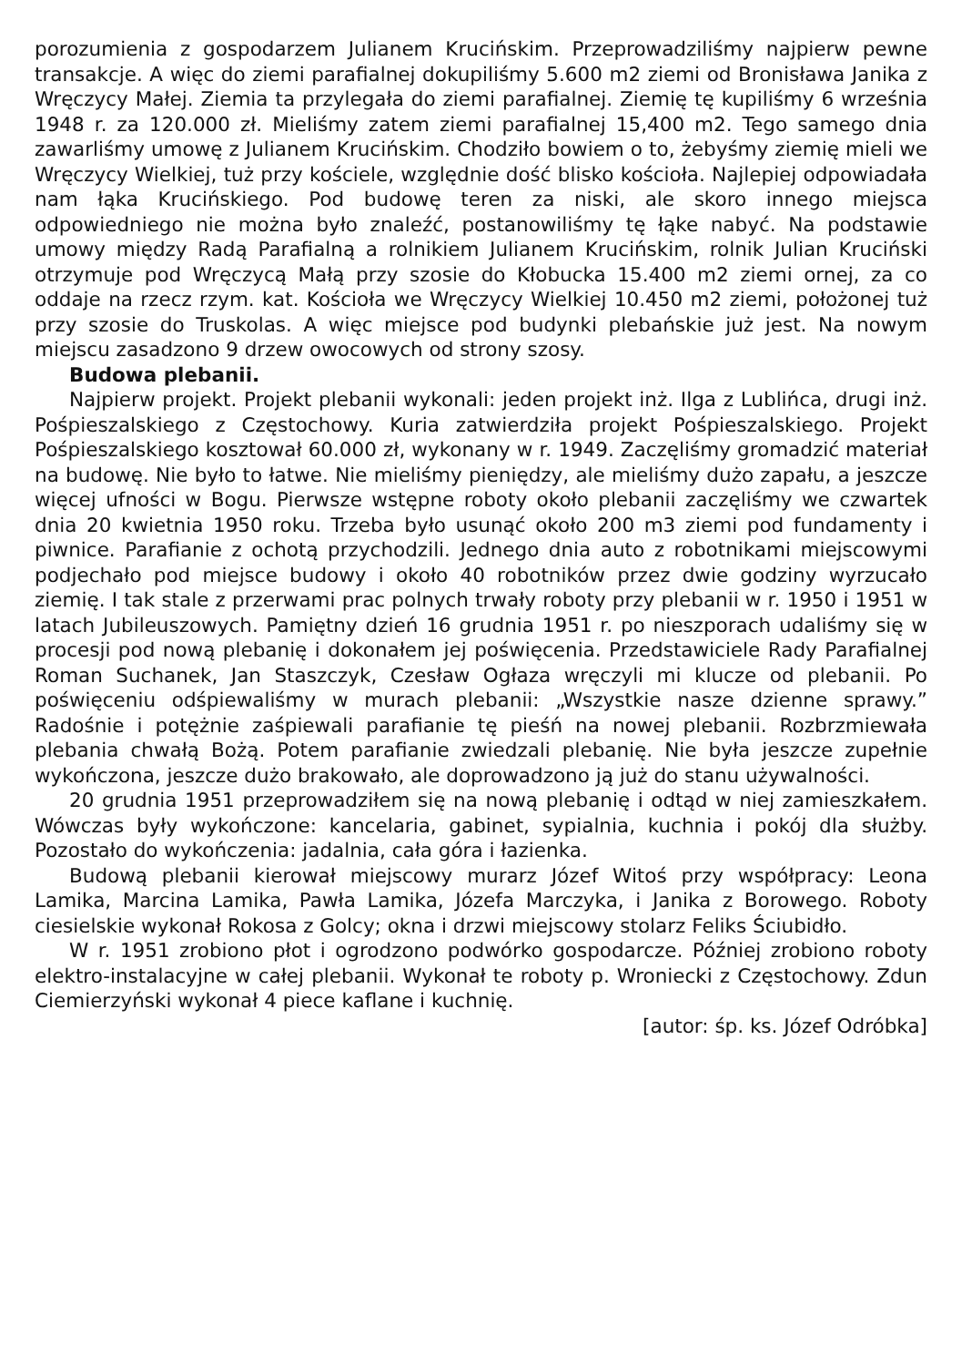porozumienia z gospodarzem Julianem Krucińskim. Przeprowadziliśmy najpierw pewne transakcje. A więc do ziemi parafialnej dokupiliśmy 5.600 m2 ziemi od Bronisława Janika z Wręczycy Małej. Ziemia ta przylegała do ziemi parafialnej. Ziemię tę kupiliśmy 6 września 1948 r. za 120.000 zł. Mieliśmy zatem ziemi parafialnej 15,400 m2. Tego samego dnia zawarliśmy umowę z Julianem Krucińskim. Chodziło bowiem o to, żebyśmy ziemię mieli we Wręczycy Wielkiej, tuż przy kościele, względnie dość blisko kościoła. Najlepiej odpowiadała nam łąka Krucińskiego. Pod budowę teren za niski, ale skoro innego miejsca odpowiedniego nie można było znaleźć, postanowiliśmy tę łąke nabyć. Na podstawie umowy między Radą Parafialną a rolnikiem Julianem Krucińskim, rolnik Julian Kruciński otrzymuje pod Wręczycą Małą przy szosie do Kłobucka 15.400 m2 ziemi ornej, za co oddaje na rzecz rzym. kat. Kościoła we Wręczycy Wielkiej 10.450 m2 ziemi, położonej tuż przy szosie do Truskolas. A więc miejsce pod budynki plebańskie już jest. Na nowym miejscu zasadzono 9 drzew owocowych od strony szosy.
Budowa plebanii.
Najpierw projekt. Projekt plebanii wykonali: jeden projekt inż. Ilga z Lublińca, drugi inż. Pośpieszalskiego z Częstochowy. Kuria zatwierdziła projekt Pośpie­szalskiego. Projekt Pośpieszalskiego kosztował 60.000 zł, wykonany w r. 1949. Zaczęliśmy gromadzić materiał na budowę. Nie było to łatwe. Nie mieliśmy pieniędzy, ale mieliśmy dużo zapału, a jeszcze więcej ufności w Bogu. Pierwsze wstępne roboty około plebanii zaczęliśmy we czwartek dnia 20 kwietnia 1950 roku. Trzeba było usunąć około 200 m3 ziemi pod fundamenty i piwnice. Parafianie z ochotą przychodzili. Jednego dnia auto z robotnikami miejscowymi podjechało pod miejsce budowy i około 40 robotników przez dwie godziny wyrzucało ziemię. I tak stale z przerwami prac polnych trwały roboty przy plebanii w r. 1950 i 1951 w latach Jubileuszowych. Pamiętny dzień 16 grudnia 1951 r. po nieszporach udaliśmy się w procesji pod nową plebanię i dokonałem jej poświęcenia. Przedstawiciele Rady Parafialnej Roman Suchanek, Jan Staszczyk, Czesław Ogłaza wręczyli mi klucze od plebanii. Po poświęceniu odśpiewaliśmy w murach plebanii: „Wszystkie nasze dzienne sprawy.” Radośnie i potężnie zaśpiewali parafianie tę pieśń na nowej plebanii. Rozbrzmiewała plebania chwałą Bożą. Potem parafianie zwiedzali plebanię. Nie była jeszcze zupełnie wykończona, jeszcze dużo brakowało, ale doprowadzono ją już do stanu używalności.
20 grudnia 1951 przeprowadziłem się na nową plebanię i odtąd w niej zamieszkałem. Wówczas były wykończone: kancelaria, gabinet, sypialnia, kuchnia i pokój dla służby. Pozostało do wykończenia: jadalnia, cała góra i łazienka.
Budową plebanii kierował miejscowy murarz Józef Witoś przy współpracy: Leona Lamika, Marcina Lamika, Pawła Lamika, Józefa Marczyka, i Janika z Borowego. Roboty ciesielskie wykonał Rokosa z Golcy; okna i drzwi miejscowy stolarz Feliks Ściubidło.
W r. 1951 zrobiono płot i ogrodzono podwórko gospodarcze. Później zrobiono roboty elektro-instalacyjne w całej plebanii. Wykonał te roboty p. Wroniecki z Częstochowy. Zdun Ciemierzyński wykonał 4 piece kaflane i kuchnię.
[autor: śp. ks. Józef Odróbka]